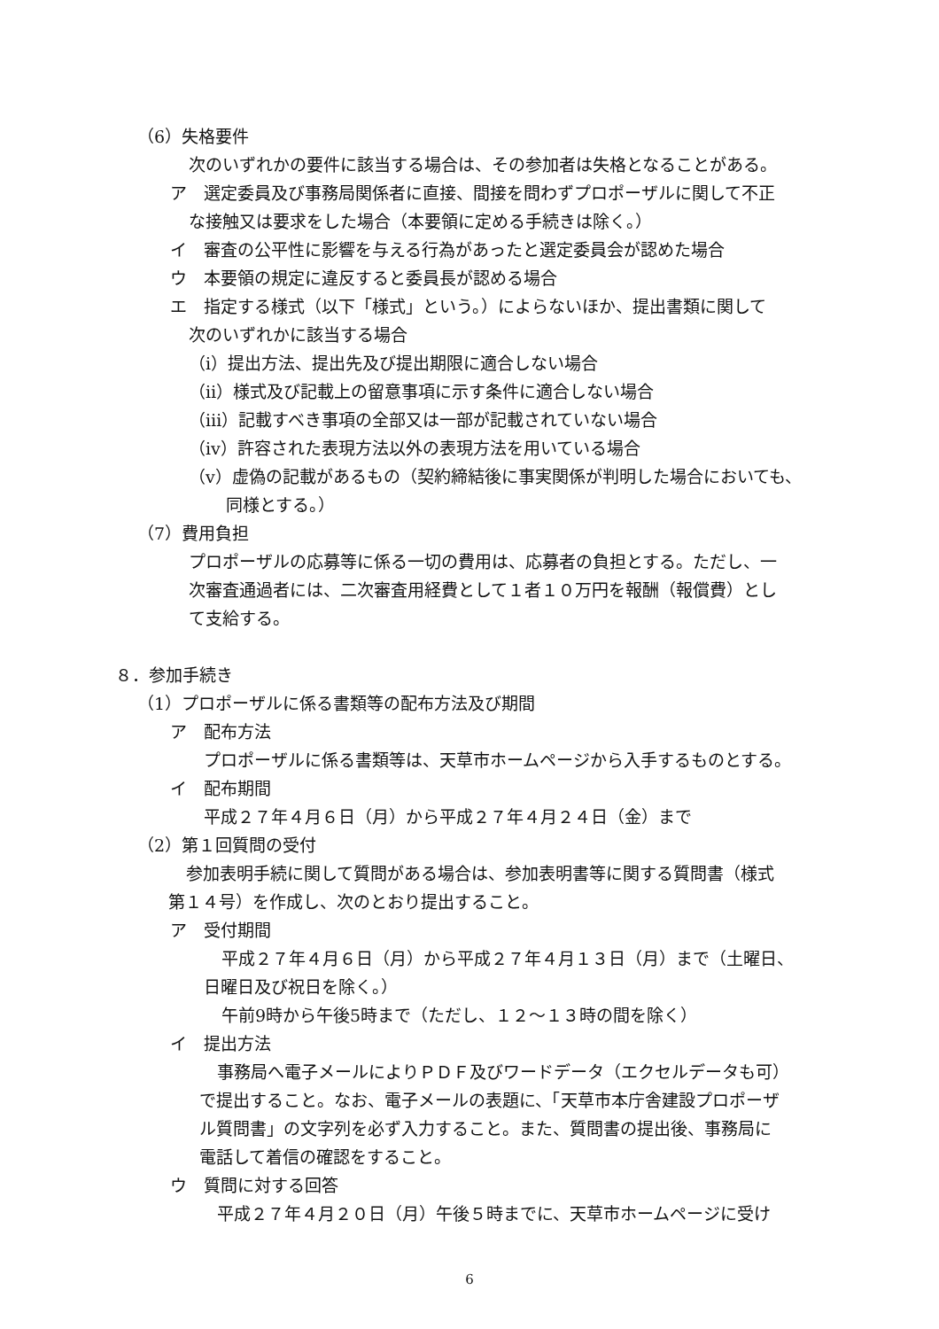（6）失格要件
次のいずれかの要件に該当する場合は、その参加者は失格となることがある。
ア　選定委員及び事務局関係者に直接、間接を問わずプロポーザルに関して不正
な接触又は要求をした場合（本要領に定める手続きは除く。）
イ　審査の公平性に影響を与える行為があったと選定委員会が認めた場合
ウ　本要領の規定に違反すると委員長が認める場合
エ　指定する様式（以下「様式」という。）によらないほか、提出書類に関して
次のいずれかに該当する場合
（ⅰ）提出方法、提出先及び提出期限に適合しない場合
（ⅱ）様式及び記載上の留意事項に示す条件に適合しない場合
（ⅲ）記載すべき事項の全部又は一部が記載されていない場合
（ⅳ）許容された表現方法以外の表現方法を用いている場合
（ⅴ）虚偽の記載があるもの（契約締結後に事実関係が判明した場合においても、
同様とする。）
（7）費用負担
プロポーザルの応募等に係る一切の費用は、応募者の負担とする。ただし、一
次審査通過者には、二次審査用経費として１者１０万円を報酬（報償費）とし
て支給する。
８．参加手続き
（1）プロポーザルに係る書類等の配布方法及び期間
ア　配布方法
プロポーザルに係る書類等は、天草市ホームページから入手するものとする。
イ　配布期間
平成２７年４月６日（月）から平成２７年４月２４日（金）まで
（2）第１回質問の受付
参加表明手続に関して質問がある場合は、参加表明書等に関する質問書（様式
第１４号）を作成し、次のとおり提出すること。
ア　受付期間
平成２７年４月６日（月）から平成２７年４月１３日（月）まで（土曜日、
日曜日及び祝日を除く。）
午前9時から午後5時まで（ただし、１２～１３時の間を除く）
イ　提出方法
事務局へ電子メールによりＰＤＦ及びワードデータ（エクセルデータも可）
で提出すること。なお、電子メールの表題に、「天草市本庁舎建設プロポーザ
ル質問書」の文字列を必ず入力すること。また、質問書の提出後、事務局に
電話して着信の確認をすること。
ウ　質問に対する回答
平成２７年４月２０日（月）午後５時までに、天草市ホームページに受け
6